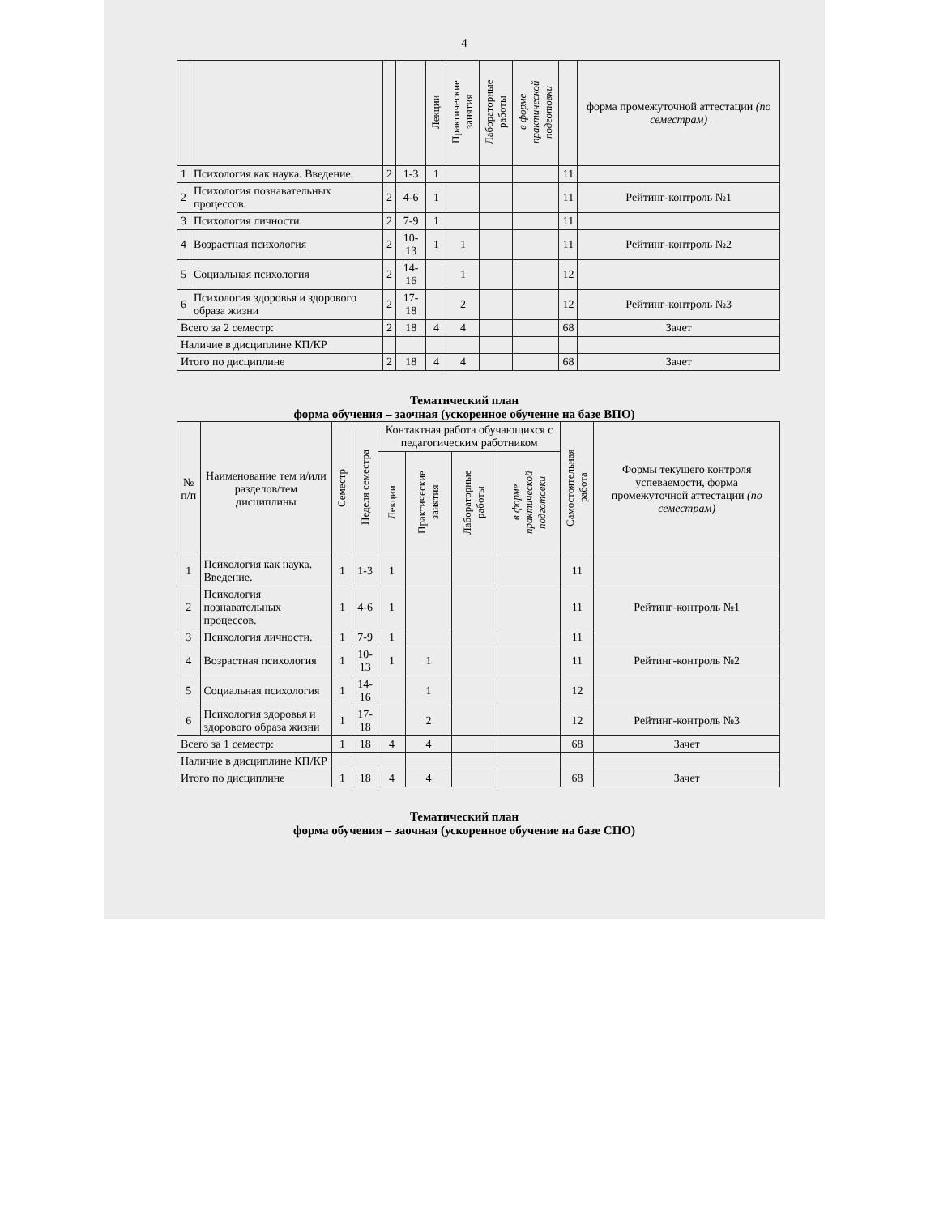4
| | | | | Лекции | Практические занятия | Лабораторные работы | в форме практической подготовки | | форма промежуточной аттестации (по семестрам) |
| --- | --- | --- | --- | --- | --- | --- | --- | --- | --- |
| 1 | Психология как наука. Введение. | 2 | 1-3 | 1 | | | | 11 | |
| 2 | Психология познавательных процессов. | 2 | 4-6 | 1 | | | | 11 | Рейтинг-контроль №1 |
| 3 | Психология личности. | 2 | 7-9 | 1 | | | | 11 | |
| 4 | Возрастная психология | 2 | 10-13 | 1 | 1 | | | 11 | Рейтинг-контроль №2 |
| 5 | Социальная психология | 2 | 14-16 | | 1 | | | 12 | |
| 6 | Психология здоровья и здорового образа жизни | 2 | 17-18 | | 2 | | | 12 | Рейтинг-контроль №3 |
| Всего за 2 семестр: | | 2 | 18 | 4 | 4 | | | 68 | Зачет |
| Наличие в дисциплине КП/КР | | | | | | | | | |
| Итого по дисциплине | | 2 | 18 | 4 | 4 | | | 68 | Зачет |
Тематический план
форма обучения – заочная (ускоренное обучение на базе ВПО)
| № п/п | Наименование тем и/или разделов/тем дисциплины | Семестр | Неделя семестра | Контактная работа обучающихся с педагогическим работником | | | | Самостоятельная работа | Формы текущего контроля успеваемости, форма промежуточной аттестации (по семестрам) |
| --- | --- | --- | --- | --- | --- | --- | --- | --- | --- |
| | | | | Лекции | Практические занятия | Лабораторные работы | в форме практической подготовки | | |
| 1 | Психология как наука. Введение. | 1 | 1-3 | 1 | | | | 11 | |
| 2 | Психология познавательных процессов. | 1 | 4-6 | 1 | | | | 11 | Рейтинг-контроль №1 |
| 3 | Психология личности. | 1 | 7-9 | 1 | | | | 11 | |
| 4 | Возрастная психология | 1 | 10-13 | 1 | 1 | | | 11 | Рейтинг-контроль №2 |
| 5 | Социальная психология | 1 | 14-16 | | 1 | | | 12 | |
| 6 | Психология здоровья и здорового образа жизни | 1 | 17-18 | | 2 | | | 12 | Рейтинг-контроль №3 |
| Всего за 1 семестр: | | 1 | 18 | 4 | 4 | | | 68 | Зачет |
| Наличие в дисциплине КП/КР | | | | | | | | | |
| Итого по дисциплине | | 1 | 18 | 4 | 4 | | | 68 | Зачет |
Тематический план
форма обучения – заочная (ускоренное обучение на базе СПО)